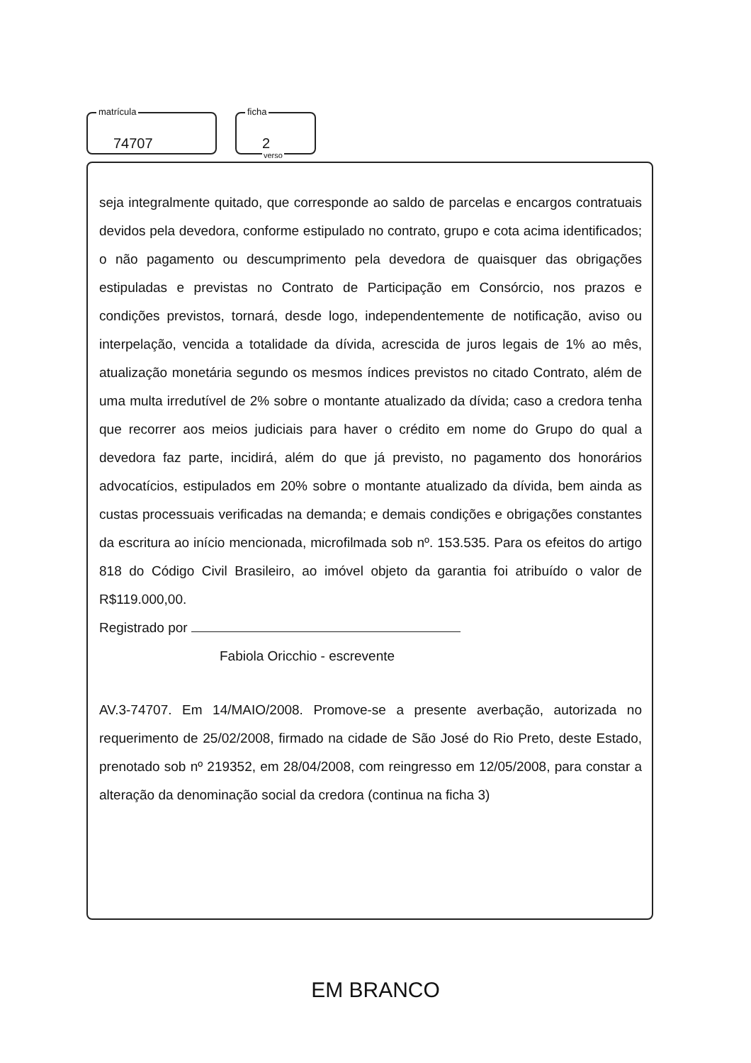matrícula
74707
ficha
2
verso
seja integralmente quitado, que corresponde ao saldo de parcelas e encargos contratuais devidos pela devedora, conforme estipulado no contrato, grupo e cota acima identificados; o não pagamento ou descumprimento pela devedora de quaisquer das obrigações estipuladas e previstas no Contrato de Participação em Consórcio, nos prazos e condições previstos, tornará, desde logo, independentemente de notificação, aviso ou interpelação, vencida a totalidade da dívida, acrescida de juros legais de 1% ao mês, atualização monetária segundo os mesmos índices previstos no citado Contrato, além de uma multa irredutível de 2% sobre o montante atualizado da dívida; caso a credora tenha que recorrer aos meios judiciais para haver o crédito em nome do Grupo do qual a devedora faz parte, incidirá, além do que já previsto, no pagamento dos honorários advocatícios, estipulados em 20% sobre o montante atualizado da dívida, bem ainda as custas processuais verificadas na demanda; e demais condições e obrigações constantes da escritura ao início mencionada, microfilmada sob nº. 153.535. Para os efeitos do artigo 818 do Código Civil Brasileiro, ao imóvel objeto da garantia foi atribuído o valor de R$119.000,00.
Registrado por
Fabiola Oricchio - escrevente
AV.3-74707. Em 14/MAIO/2008. Promove-se a presente averbação, autorizada no requerimento de 25/02/2008, firmado na cidade de São José do Rio Preto, deste Estado, prenotado sob nº 219352, em 28/04/2008, com reingresso em 12/05/2008, para constar a alteração da denominação social da credora (continua na ficha 3)
EM BRANCO